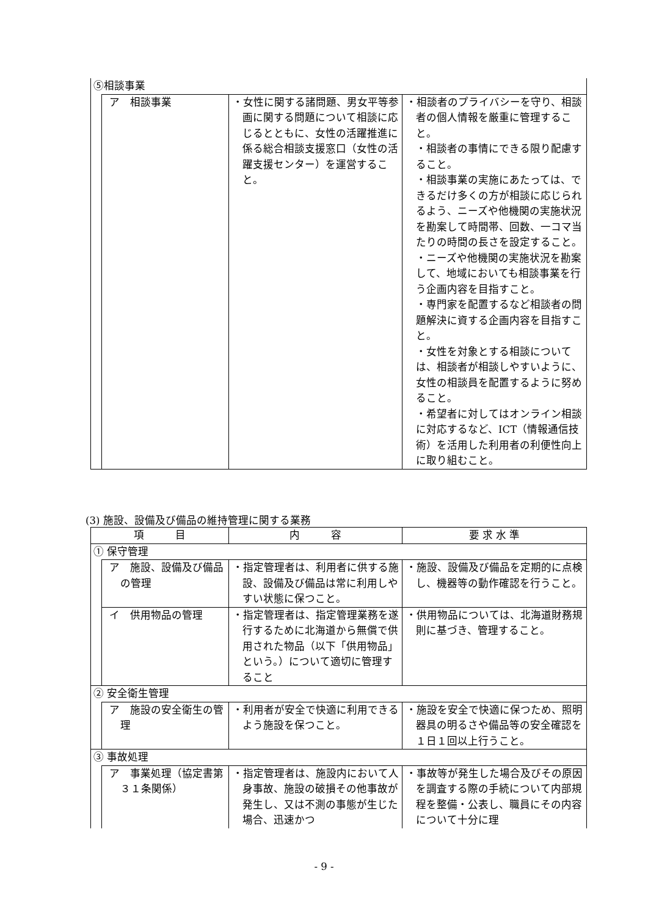| ⑤相談事業 | | | |
| | ア 相談事業 | ・女性に関する諸問題、男女平等参画に関する問題について相談に応じるとともに、女性の活躍推進に係る総合相談支援窓口（女性の活躍支援センター）を運営すること。 | ・相談者のプライバシーを守り、相談者の個人情報を厳重に管理すること。 ・相談者の事情にできる限り配慮すること。 ・相談事業の実施にあたっては、できるだけ多くの方が相談に応じられるよう、ニーズや他機関の実施状況を勘案して時間帯、回数、一コマ当たりの時間の長さを設定すること。 ・ニーズや他機関の実施状況を勘案して、地域においても相談事業を行う企画内容を目指すこと。 ・専門家を配置するなど相談者の問題解決に資する企画内容を目指すこと。 ・女性を対象とする相談については、相談者が相談しやすいように、女性の相談員を配置するように努めること。 ・希望者に対してはオンライン相談に対応するなど、ICT（情報通信技術）を活用した利用者の利便性向上に取り組むこと。 |
(3) 施設、設備及び備品の維持管理に関する業務
| 項 目 | | 内 容 | 要 求 水 準 |
| --- | --- | --- | --- |
| ① 保守管理 | | | |
| | ア 施設、設備及び備品の管理 | ・指定管理者は、利用者に供する施設、設備及び備品は常に利用しやすい状態に保つこと。 | ・施設、設備及び備品を定期的に点検し、機器等の動作確認を行うこと。 |
| | イ 供用物品の管理 | ・指定管理者は、指定管理業務を遂行するために北海道から無償で供用された物品（以下「供用物品」という。）について適切に管理すること | ・供用物品については、北海道財務規則に基づき、管理すること。 |
| ② 安全衛生管理 | | | |
| | ア 施設の安全衛生の管理 | ・利用者が安全で快適に利用できるよう施設を保つこと。 | ・施設を安全で快適に保つため、照明器具の明るさや備品等の安全確認を１日１回以上行うこと。 |
| ③ 事故処理 | | | |
| | ア 事業処理（協定書第３１条関係） | ・指定管理者は、施設内において人身事故、施設の破損その他事故が発生し、又は不測の事態が生じた場合、迅速かつ | ・事故等が発生した場合及びその原因を調査する際の手続について内部規程を整備・公表し、職員にその内容について十分に理 |
- 9 -